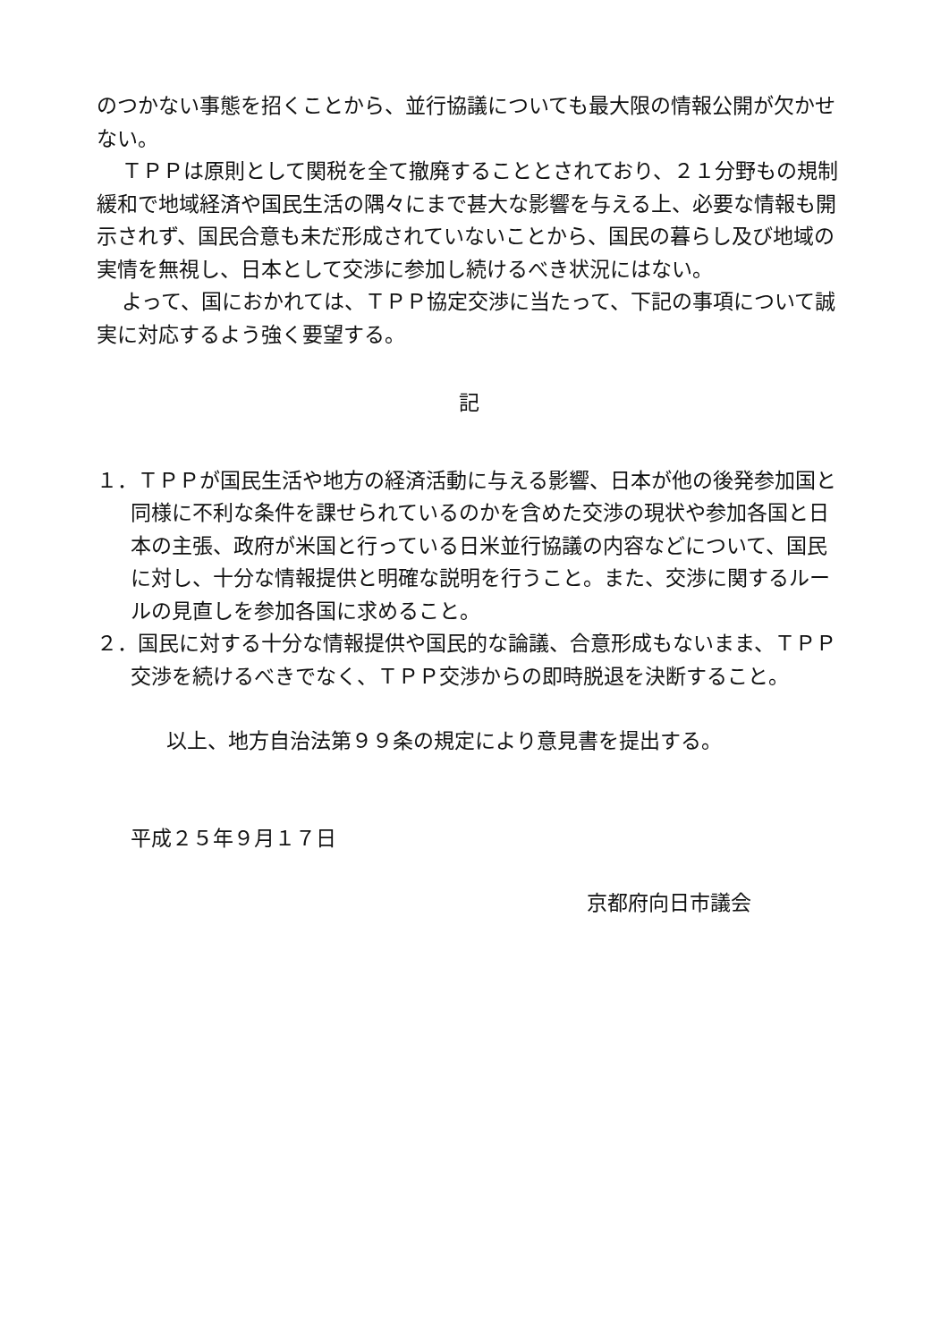のつかない事態を招くことから、並行協議についても最大限の情報公開が欠かせない。
ＴＰＰは原則として関税を全て撤廃することとされており、２１分野もの規制緩和で地域経済や国民生活の隅々にまで甚大な影響を与える上、必要な情報も開示されず、国民合意も未だ形成されていないことから、国民の暮らし及び地域の実情を無視し、日本として交渉に参加し続けるべき状況にはない。
よって、国におかれては、ＴＰＰ協定交渉に当たって、下記の事項について誠実に対応するよう強く要望する。
記
１．ＴＰＰが国民生活や地方の経済活動に与える影響、日本が他の後発参加国と同様に不利な条件を課せられているのかを含めた交渉の現状や参加各国と日本の主張、政府が米国と行っている日米並行協議の内容などについて、国民に対し、十分な情報提供と明確な説明を行うこと。また、交渉に関するルールの見直しを参加各国に求めること。
２．国民に対する十分な情報提供や国民的な論議、合意形成もないまま、ＴＰＰ交渉を続けるべきでなく、ＴＰＰ交渉からの即時脱退を決断すること。
以上、地方自治法第９９条の規定により意見書を提出する。
平成２５年９月１７日
京都府向日市議会